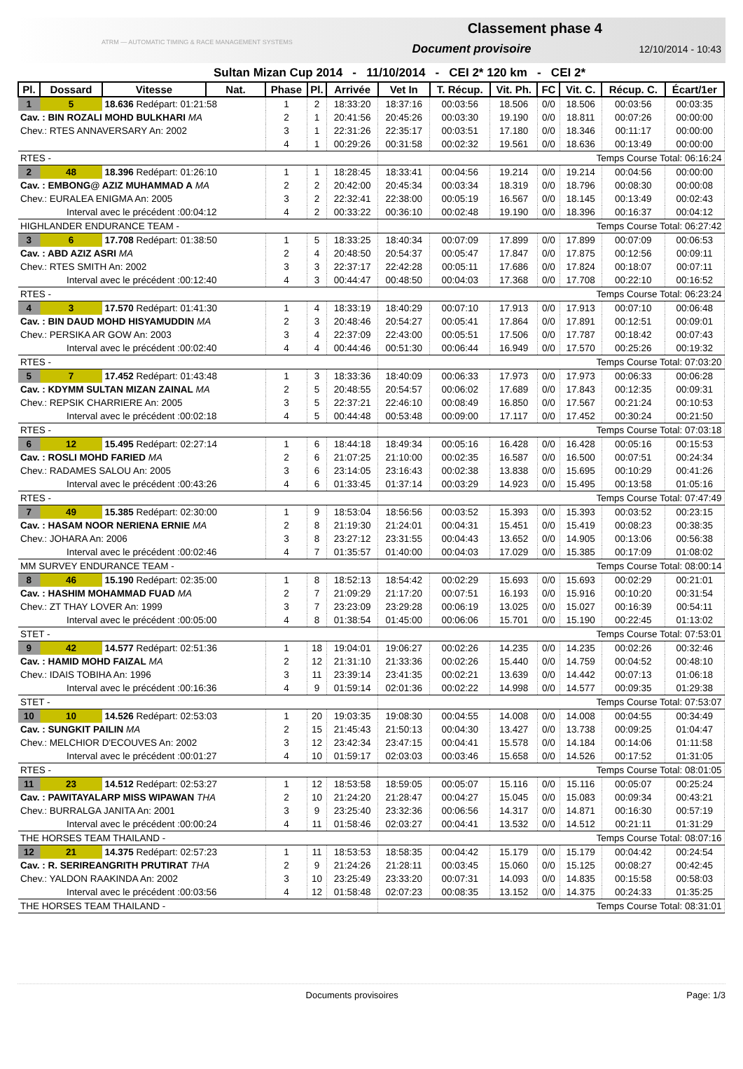ATRM — AUTOMATIC TIMING & RACE MANAGEMENT SYSTEMS
Classement phase 4
Document provisoire 12/10/2014 - 10:43
Sultan Mizan Cup 2014 - 11/10/2014 - CEI 2* 120 km - CEI 2*
| Pl. | Dossard | Vitesse | Nat. | Phase | Pl. | Arrivée | Vet In | T. Récup. | Vit. Ph. | FC | Vit. C. | Récup. C. | Écart/1er |
| --- | --- | --- | --- | --- | --- | --- | --- | --- | --- | --- | --- | --- | --- |
| 1 | 5 | 18.636 Redépart: 01:21:58 | | 1 | 2 | 18:33:20 | 18:37:16 | 00:03:56 | 18.506 | 0/0 | 18.506 | 00:03:56 | 00:03:35 |
| Cav. : BIN ROZALI MOHD BULKHARI MA | | | | 2 | 1 | 20:41:56 | 20:45:26 | 00:03:30 | 19.190 | 0/0 | 18.811 | 00:07:26 | 00:00:00 |
| Chev.: RTES ANNAVERSARY An: 2002 | | | | 3 | 1 | 22:31:26 | 22:35:17 | 00:03:51 | 17.180 | 0/0 | 18.346 | 00:11:17 | 00:00:00 |
| | | | | 4 | 1 | 00:29:26 | 00:31:58 | 00:02:32 | 19.561 | 0/0 | 18.636 | 00:13:49 | 00:00:00 |
| RTES - | | | | | | | Temps Course Total: 06:16:24 | | | | | | |
| 2 | 48 | 18.396 Redépart: 01:26:10 | | 1 | 1 | 18:28:45 | 18:33:41 | 00:04:56 | 19.214 | 0/0 | 19.214 | 00:04:56 | 00:00:00 |
| Cav. : EMBONG@ AZIZ MUHAMMAD A MA | | | | 2 | 2 | 20:42:00 | 20:45:34 | 00:03:34 | 18.319 | 0/0 | 18.796 | 00:08:30 | 00:00:08 |
| Chev.: EURALEA ENIGMA An: 2005 | | | | 3 | 2 | 22:32:41 | 22:38:00 | 00:05:19 | 16.567 | 0/0 | 18.145 | 00:13:49 | 00:02:43 |
| Interval avec le précédent :00:04:12 | | | | 4 | 2 | 00:33:22 | 00:36:10 | 00:02:48 | 19.190 | 0/0 | 18.396 | 00:16:37 | 00:04:12 |
| HIGHLANDER ENDURANCE TEAM - | | | | | | | Temps Course Total: 06:27:42 | | | | | | |
| 3 | 6 | 17.708 Redépart: 01:38:50 | | 1 | 5 | 18:33:25 | 18:40:34 | 00:07:09 | 17.899 | 0/0 | 17.899 | 00:07:09 | 00:06:53 |
| Cav. : ABD AZIZ ASRI MA | | | | 2 | 4 | 20:48:50 | 20:54:37 | 00:05:47 | 17.847 | 0/0 | 17.875 | 00:12:56 | 00:09:11 |
| Chev.: RTES SMITH An: 2002 | | | | 3 | 3 | 22:37:17 | 22:42:28 | 00:05:11 | 17.686 | 0/0 | 17.824 | 00:18:07 | 00:07:11 |
| Interval avec le précédent :00:12:40 | | | | 4 | 3 | 00:44:47 | 00:48:50 | 00:04:03 | 17.368 | 0/0 | 17.708 | 00:22:10 | 00:16:52 |
| RTES - | | | | | | | Temps Course Total: 06:23:24 | | | | | | |
| 4 | 3 | 17.570 Redépart: 01:41:30 | | 1 | 4 | 18:33:19 | 18:40:29 | 00:07:10 | 17.913 | 0/0 | 17.913 | 00:07:10 | 00:06:48 |
| Cav. : BIN DAUD MOHD HISYAMUDDIN MA | | | | 2 | 3 | 20:48:46 | 20:54:27 | 00:05:41 | 17.864 | 0/0 | 17.891 | 00:12:51 | 00:09:01 |
| Chev.: PERSIKA AR GOW An: 2003 | | | | 3 | 4 | 22:37:09 | 22:43:00 | 00:05:51 | 17.506 | 0/0 | 17.787 | 00:18:42 | 00:07:43 |
| Interval avec le précédent :00:02:40 | | | | 4 | 4 | 00:44:46 | 00:51:30 | 00:06:44 | 16.949 | 0/0 | 17.570 | 00:25:26 | 00:19:32 |
| RTES - | | | | | | | Temps Course Total: 07:03:20 | | | | | | |
| 5 | 7 | 17.452 Redépart: 01:43:48 | | 1 | 3 | 18:33:36 | 18:40:09 | 00:06:33 | 17.973 | 0/0 | 17.973 | 00:06:33 | 00:06:28 |
| Cav. : KDYMM SULTAN MIZAN ZAINAL MA | | | | 2 | 5 | 20:48:55 | 20:54:57 | 00:06:02 | 17.689 | 0/0 | 17.843 | 00:12:35 | 00:09:31 |
| Chev.: REPSIK CHARRIERE An: 2005 | | | | 3 | 5 | 22:37:21 | 22:46:10 | 00:08:49 | 16.850 | 0/0 | 17.567 | 00:21:24 | 00:10:53 |
| Interval avec le précédent :00:02:18 | | | | 4 | 5 | 00:44:48 | 00:53:48 | 00:09:00 | 17.117 | 0/0 | 17.452 | 00:30:24 | 00:21:50 |
| RTES - | | | | | | | Temps Course Total: 07:03:18 | | | | | | |
| 6 | 12 | 15.495 Redépart: 02:27:14 | | 1 | 6 | 18:44:18 | 18:49:34 | 00:05:16 | 16.428 | 0/0 | 16.428 | 00:05:16 | 00:15:53 |
| Cav. : ROSLI MOHD FARIED MA | | | | 2 | 6 | 21:07:25 | 21:10:00 | 00:02:35 | 16.587 | 0/0 | 16.500 | 00:07:51 | 00:24:34 |
| Chev.: RADAMES SALOU An: 2005 | | | | 3 | 6 | 23:14:05 | 23:16:43 | 00:02:38 | 13.838 | 0/0 | 15.695 | 00:10:29 | 00:41:26 |
| Interval avec le précédent :00:43:26 | | | | 4 | 6 | 01:33:45 | 01:37:14 | 00:03:29 | 14.923 | 0/0 | 15.495 | 00:13:58 | 01:05:16 |
| RTES - | | | | | | | Temps Course Total: 07:47:49 | | | | | | |
| 7 | 49 | 15.385 Redépart: 02:30:00 | | 1 | 9 | 18:53:04 | 18:56:56 | 00:03:52 | 15.393 | 0/0 | 15.393 | 00:03:52 | 00:23:15 |
| Cav. : HASAM NOOR NERIENA ERNIE MA | | | | 2 | 8 | 21:19:30 | 21:24:01 | 00:04:31 | 15.451 | 0/0 | 15.419 | 00:08:23 | 00:38:35 |
| Chev.: JOHARA An: 2006 | | | | 3 | 8 | 23:27:12 | 23:31:55 | 00:04:43 | 13.652 | 0/0 | 14.905 | 00:13:06 | 00:56:38 |
| Interval avec le précédent :00:02:46 | | | | 4 | 7 | 01:35:57 | 01:40:00 | 00:04:03 | 17.029 | 0/0 | 15.385 | 00:17:09 | 01:08:02 |
| MM SURVEY ENDURANCE TEAM - | | | | | | | Temps Course Total: 08:00:14 | | | | | | |
| 8 | 46 | 15.190 Redépart: 02:35:00 | | 1 | 8 | 18:52:13 | 18:54:42 | 00:02:29 | 15.693 | 0/0 | 15.693 | 00:02:29 | 00:21:01 |
| Cav. : HASHIM MOHAMMAD FUAD MA | | | | 2 | 7 | 21:09:29 | 21:17:20 | 00:07:51 | 16.193 | 0/0 | 15.916 | 00:10:20 | 00:31:54 |
| Chev.: ZT THAY LOVER An: 1999 | | | | 3 | 7 | 23:23:09 | 23:29:28 | 00:06:19 | 13.025 | 0/0 | 15.027 | 00:16:39 | 00:54:11 |
| Interval avec le précédent :00:05:00 | | | | 4 | 8 | 01:38:54 | 01:45:00 | 00:06:06 | 15.701 | 0/0 | 15.190 | 00:22:45 | 01:13:02 |
| STET - | | | | | | | Temps Course Total: 07:53:01 | | | | | | |
| 9 | 42 | 14.577 Redépart: 02:51:36 | | 1 | 18 | 19:04:01 | 19:06:27 | 00:02:26 | 14.235 | 0/0 | 14.235 | 00:02:26 | 00:32:46 |
| Cav. : HAMID MOHD FAIZAL MA | | | | 2 | 12 | 21:31:10 | 21:33:36 | 00:02:26 | 15.440 | 0/0 | 14.759 | 00:04:52 | 00:48:10 |
| Chev.: IDAIS TOBIHA An: 1996 | | | | 3 | 11 | 23:39:14 | 23:41:35 | 00:02:21 | 13.639 | 0/0 | 14.442 | 00:07:13 | 01:06:18 |
| Interval avec le précédent :00:16:36 | | | | 4 | 9 | 01:59:14 | 02:01:36 | 00:02:22 | 14.998 | 0/0 | 14.577 | 00:09:35 | 01:29:38 |
| STET - | | | | | | | Temps Course Total: 07:53:07 | | | | | | |
| 10 | 10 | 14.526 Redépart: 02:53:03 | | 1 | 20 | 19:03:35 | 19:08:30 | 00:04:55 | 14.008 | 0/0 | 14.008 | 00:04:55 | 00:34:49 |
| Cav. : SUNGKIT PAILIN MA | | | | 2 | 15 | 21:45:43 | 21:50:13 | 00:04:30 | 13.427 | 0/0 | 13.738 | 00:09:25 | 01:04:47 |
| Chev.: MELCHIOR D'ECOUVES An: 2002 | | | | 3 | 12 | 23:42:34 | 23:47:15 | 00:04:41 | 15.578 | 0/0 | 14.184 | 00:14:06 | 01:11:58 |
| Interval avec le précédent :00:01:27 | | | | 4 | 10 | 01:59:17 | 02:03:03 | 00:03:46 | 15.658 | 0/0 | 14.526 | 00:17:52 | 01:31:05 |
| RTES - | | | | | | | Temps Course Total: 08:01:05 | | | | | | |
| 11 | 23 | 14.512 Redépart: 02:53:27 | | 1 | 12 | 18:53:58 | 18:59:05 | 00:05:07 | 15.116 | 0/0 | 15.116 | 00:05:07 | 00:25:24 |
| Cav. : PAWITAYALARP MISS WIPAWAN THA | | | | 2 | 10 | 21:24:20 | 21:28:47 | 00:04:27 | 15.045 | 0/0 | 15.083 | 00:09:34 | 00:43:21 |
| Chev.: BURRALGA JANITA An: 2001 | | | | 3 | 9 | 23:25:40 | 23:32:36 | 00:06:56 | 14.317 | 0/0 | 14.871 | 00:16:30 | 00:57:19 |
| Interval avec le précédent :00:00:24 | | | | 4 | 11 | 01:58:46 | 02:03:27 | 00:04:41 | 13.532 | 0/0 | 14.512 | 00:21:11 | 01:31:29 |
| THE HORSES TEAM THAILAND - | | | | | | | Temps Course Total: 08:07:16 | | | | | | |
| 12 | 21 | 14.375 Redépart: 02:57:23 | | 1 | 11 | 18:53:53 | 18:58:35 | 00:04:42 | 15.179 | 0/0 | 15.179 | 00:04:42 | 00:24:54 |
| Cav. : R. SERIREANGRITH PRUTIRAT THA | | | | 2 | 9 | 21:24:26 | 21:28:11 | 00:03:45 | 15.060 | 0/0 | 15.125 | 00:08:27 | 00:42:45 |
| Chev.: YALDON RAAKINDA An: 2002 | | | | 3 | 10 | 23:25:49 | 23:33:20 | 00:07:31 | 14.093 | 0/0 | 14.835 | 00:15:58 | 00:58:03 |
| Interval avec le précédent :00:03:56 | | | | 4 | 12 | 01:58:48 | 02:07:23 | 00:08:35 | 13.152 | 0/0 | 14.375 | 00:24:33 | 01:35:25 |
| THE HORSES TEAM THAILAND - | | | | | | | Temps Course Total: 08:31:01 | | | | | | |
Documents provisoires Page: 1/3